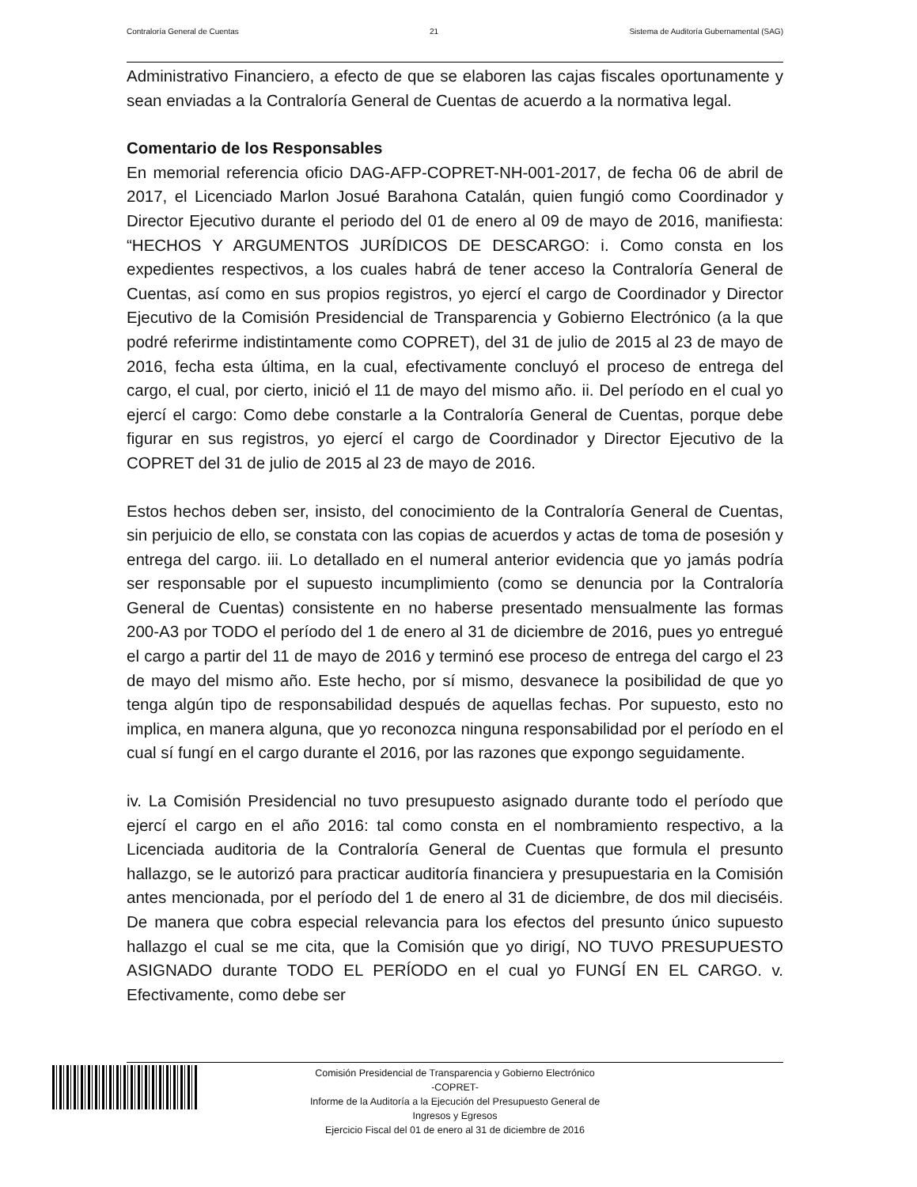Contraloría General de Cuentas 21 Sistema de Auditoría Gubernamental (SAG)
Administrativo Financiero, a efecto de que se elaboren las cajas fiscales oportunamente y sean enviadas a la Contraloría General de Cuentas de acuerdo a la normativa legal.
Comentario de los Responsables
En memorial referencia oficio DAG-AFP-COPRET-NH-001-2017, de fecha 06 de abril de 2017, el Licenciado Marlon Josué Barahona Catalán, quien fungió como Coordinador y Director Ejecutivo durante el periodo del 01 de enero al 09 de mayo de 2016, manifiesta: “HECHOS Y ARGUMENTOS JURÍDICOS DE DESCARGO: i. Como consta en los expedientes respectivos, a los cuales habrá de tener acceso la Contraloría General de Cuentas, así como en sus propios registros, yo ejercí el cargo de Coordinador y Director Ejecutivo de la Comisión Presidencial de Transparencia y Gobierno Electrónico (a la que podré referirme indistintamente como COPRET), del 31 de julio de 2015 al 23 de mayo de 2016, fecha esta última, en la cual, efectivamente concluyó el proceso de entrega del cargo, el cual, por cierto, inició el 11 de mayo del mismo año. ii. Del período en el cual yo ejercí el cargo: Como debe constarle a la Contraloría General de Cuentas, porque debe figurar en sus registros, yo ejercí el cargo de Coordinador y Director Ejecutivo de la COPRET del 31 de julio de 2015 al 23 de mayo de 2016.
Estos hechos deben ser, insisto, del conocimiento de la Contraloría General de Cuentas, sin perjuicio de ello, se constata con las copias de acuerdos y actas de toma de posesión y entrega del cargo. iii. Lo detallado en el numeral anterior evidencia que yo jamás podría ser responsable por el supuesto incumplimiento (como se denuncia por la Contraloría General de Cuentas) consistente en no haberse presentado mensualmente las formas 200-A3 por TODO el período del 1 de enero al 31 de diciembre de 2016, pues yo entregué el cargo a partir del 11 de mayo de 2016 y terminó ese proceso de entrega del cargo el 23 de mayo del mismo año. Este hecho, por sí mismo, desvanece la posibilidad de que yo tenga algún tipo de responsabilidad después de aquellas fechas. Por supuesto, esto no implica, en manera alguna, que yo reconozca ninguna responsabilidad por el período en el cual sí fungí en el cargo durante el 2016, por las razones que expongo seguidamente.
iv. La Comisión Presidencial no tuvo presupuesto asignado durante todo el período que ejercí el cargo en el año 2016: tal como consta en el nombramiento respectivo, a la Licenciada auditoria de la Contraloría General de Cuentas que formula el presunto hallazgo, se le autorizó para practicar auditoría financiera y presupuestaria en la Comisión antes mencionada, por el período del 1 de enero al 31 de diciembre, de dos mil dieciséis. De manera que cobra especial relevancia para los efectos del presunto único supuesto hallazgo el cual se me cita, que la Comisión que yo dirigí, NO TUVO PRESUPUESTO ASIGNADO durante TODO EL PERÍODO en el cual yo FUNGÍ EN EL CARGO. v. Efectivamente, como debe ser
Comisión Presidencial de Transparencia y Gobierno Electrónico
-COPRET-
Informe de la Auditoría a la Ejecución del Presupuesto General de
Ingresos y Egresos
Ejercicio Fiscal del 01 de enero al 31 de diciembre de 2016